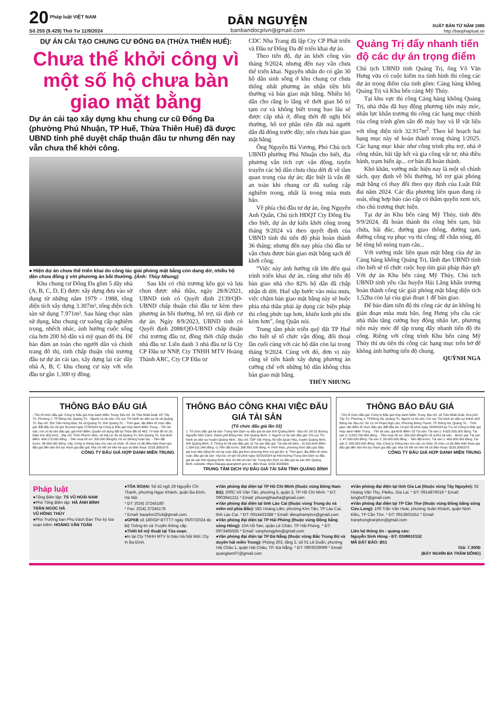20 Pháp luật VIỆT NAM
Số 255 (9.429) Thứ Tư 11/9/2024
DÂN NGUYỆN
banbandocplvn@gmail.com
XUẤT BẢN TỪ NĂM 1985
http://baophapluat.vn
DỰ ÁN CẢI TẠO CHUNG CƯ ĐỐNG ĐA (THỪA THIÊN HUẾ):
Chưa thể khởi công vì một số hộ chưa bàn giao mặt bằng
Dự án cải tạo xây dựng khu chung cư cũ Đống Đa (phường Phú Nhuận, TP Huế, Thừa Thiên Huế) đã được UBND tỉnh phê duyệt chấp thuận đầu tư nhưng đến nay vẫn chưa thể khởi công.
● Hiện dự án chưa thể triển khai do công tác giải phóng mặt bằng còn dang dở, nhiều hộ dân chưa đồng ý với phương án bồi thường. (Ảnh: Thùy Nhung)
Khu chung cư Đống Đa gồm 5 dãy nhà (A, B, C, D, E) được xây dựng đưa vào sử dụng từ những năm 1979 - 1988, tổng diện tích xây dựng 3.307m², tổng diện tích sàn sử dụng 7.971m². Sau hàng chục năm sử dụng, khu chung cư xuống cấp nghiêm trọng, nhếch nhác, ảnh hưởng cuộc sống của hơn 200 hộ dân và mỹ quan đô thị. Để bảo đảm an toàn cho người dân và chỉnh trang đô thị, tỉnh chấp thuận chủ trương đầu tư dự án cải tạo, xây dựng lại các dãy nhà A, B, C khu chung cư này với vốn đầu tư gần 1.300 tỷ đồng.
Sau khi có chủ trương kêu gọi và lựa chọn được nhà thầu, ngày 28/8/2021, UBND tỉnh có Quyết định 2139/QĐ-UBND chấp thuận chủ đầu tư kèm theo phương án bồi thường, hỗ trợ, tái định cư dự án. Ngày 8/9/2023, UBND tỉnh có Quyết định 2088/QĐ-UBND chấp thuận chủ trương đầu tư, đồng thời chấp thuận nhà đầu tư. Liên danh 3 nhà đầu tư là Cty CP Đầu tư NNP, Cty TNHH MTV Hoàng Thành ARC, Cty CP Đầu tư
CDC Nha Trang đã lập Cty CP Phát triển và Đầu tư Đống Đa để triển khai dự án.
Theo tiến độ, dự án khởi công vào tháng 9/2024, nhưng đến nay vẫn chưa thể triển khai. Nguyên nhân do có gần 30 hộ dân sinh sống ở khu chung cư chưa thống nhất phương án nhận tiền bồi thường và bàn giao mặt bằng. Nhiều hộ dân cho rằng lo lắng về thời gian bố trí tạm cư và không biết trong bao lâu sẽ được cấp nhà ở, đồng thời đề nghị bồi thường, hỗ trợ phần tiền đất mà người dân đã đóng trước đây; nên chưa bàn giao mặt bằng.
Ông Nguyễn Bá Vương, Phó Chủ tịch UBND phường Phú Nhuận cho biết, địa phương vẫn tích cực vận động, tuyên truyền các hộ dân chưa chịu dời đi về tầm quan trọng của dự án; đặc biệt là vấn đề an toàn khi chung cư đã xuống cấp nghiêm trọng, nhất là trong mùa mưa bão.
Về phía chủ đầu tư dự án, ông Nguyễn Anh Quân, Chủ tịch HĐQT Cty Đống Đa cho biết, dự án dự kiến khởi công trong tháng 9/2024 và theo quyết định của UBND tỉnh thì tiến độ phải hoàn thành 36 tháng; nhưng đến nay phía chủ đầu tư vẫn chưa được bàn giao mặt bằng sạch để khởi công.
“Việc này ảnh hưởng rất lớn đến quá trình triển khai dự án, cũng như tiến độ bàn giao nhà cho 82% hộ dân đã chấp nhận di dời. Huế sắp bước vào mùa mưa, việc chậm bàn giao mặt bằng này sẽ buộc phía nhà thầu phải áp dụng các biện pháp thi công phức tạp hơn, khiến kinh phí tốn kém hơn”, ông Quân nói.
Trung tâm phát triển quỹ đất TP Huế cho biết sẽ tổ chức vận động, đối thoại lần cuối cùng với các hộ dân còn lại trong tháng 9/2024. Cùng với đó, đơn vị này cũng sẽ tiến hành xây dựng phương án cưỡng chế với những hộ dân không chịu bàn giao mặt bằng.
THÙY NHUNG
Quảng Trị đẩy nhanh tiến độ các dự án trọng điểm
Chủ tịch UBND tỉnh Quảng Trị, ông Võ Văn Hưng vừa có cuộc kiểm tra tình hình thi công các dự án trọng điểm của tỉnh gồm: Cảng hàng không Quảng Trị và Khu bến cảng Mỹ Thủy.
Tại khu vực thi công Cảng hàng không Quảng Trị, nhà thầu đã huy động phương tiện máy móc, nhân lực khẩn trương thi công các hạng mục chính của công trình gồm sân đỗ máy bay và lề vật liệu với tổng diện tích 32.917m<sup>2</sup>. Theo kế hoạch hai hạng mục này sẽ hoàn thành trong tháng 1/2025. Các hạng mục khác như công trình phụ trợ, nhà ở công nhân, bãi tập kết và gia công vật tư, nhà điều hành, trạm biến áp... cơ bản đã hoàn thành.
Khó khăn, vướng mắc hiện nay là một số chính sách, quy định về bồi thường, hỗ trợ giải phóng mặt bằng có thay đổi theo quy định của Luật Đất đai năm 2024. Các địa phương liên quan đang rà soát, tổng hợp báo cáo cấp có thẩm quyền xem xét, cho chủ trương thực hiện.
Tại dự án Khu bến cảng Mỹ Thủy, tính đến 9/9/2024, đã hoàn thành thi công bến tạm, bãi chứa, bãi đúc, đường giao thông, đường tạm, đường công vụ phục vụ thi công; đê chắn sóng, đổ bê tông hố móng trạm cân...
Với vướng mắc liên quan mặt bằng của dự án Cảng hàng không Quảng Trị, lãnh đạo UBND tỉnh cho biết sẽ tổ chức cuộc họp tìm giải pháp tháo gỡ. Với dự án Khu bến cảng Mỹ Thủy, Chủ tịch UBND tỉnh yêu cầu huyện Hải Lăng khẩn trương hoàn thành công tác giải phóng mặt bằng diện tích 1,52ha còn lại của giai đoạn 1 để bàn giao.
Để bảo đảm tiến độ thi công các dự án không bị gián đoạn mùa mưa bão, ông Hưng yêu cầu các nhà thầu tăng cường huy động nhân lực, phương tiện máy móc để tập trung đẩy nhanh tiến độ thi công. Riêng với công trình Khu bến cảng Mỹ Thủy thì ưu tiên thi công các hạng mục trên bờ để không ảnh hưởng tiến độ chung.
QUỲNH NGA
THÔNG BÁO ĐẤU GIÁ
- Tên tổ chức đấu giá: Công ty Đấu giá Hợp danh Miền Trung. Địa chỉ: 16 Trần Nhật Duật, KP Tây Trì, Phường 1, TP Đông Hà, Quảng Trị. - Người có tài sản: Chi cục Thi hành án dân sự thị xã Quảng Trị. Địa chỉ: 250 Trần Hưng Đạo, thị xã Quảng Trị, tỉnh Quảng Trị. - Thời gian, địa điểm tổ chức đấu giá: Bắt đầu lúc 08 giờ 30 phút ngày 27/9/2024 tại Công ty Đấu giá Hợp danh Miền Trung. - Tên tài sản, nơi có tài sản đấu giá, giá khởi điểm: Quyền sử dụng đất tại Thửa đất số 465; Tờ bản đồ số 18; Diện tích 902,0m2... Địa chỉ: Thôn Phước Môn, xã Hải Lệ, thị xã Quảng Trị, tỉnh Quảng Trị. Giá khởi điểm: 434.173.000 đồng. - Tiền mua hồ sơ: 200.000 đồng/01 hồ sơ (không hoàn lại). - Tiền đặt trước: 86.000.000 đồng. Vậy, Công ty thông báo cho các cá nhân, tổ chức có đủ điều kiện tham gia đấu giá đến làm thủ tục tham gia đấu giá. Mọi chi tiết xin liên hệ qua số điện thoại: 0233.3565379.
CÔNG TY ĐẤU GIÁ HỢP DANH MIỀN TRUNG
THÔNG BÁO CÔNG KHAI VIỆC ĐẤU GIÁ TÀI SẢN
(Tổ chức đấu giá lần 02)
1. Tổ chức đấu giá tài sản: Trung tâm Dịch vụ đấu giá tài sản tỉnh Quảng Bình - Địa chỉ: Số 52 đường Nguyễn Hữu Cảnh, thành phố Đồng Hới, tỉnh Quảng Bình. 2. Người có tài sản đấu giá: Chi cục Thi hành án dân sự huyện Quảng Ninh - Địa chỉ: TDP Văn Hùng, thị trấn Quán Hàu, huyện Quảng Ninh, tỉnh Quảng Bình. 3. Thông tin tài sản đấu giá: a) Tài sản đấu giá: Tài sản kê biên... b) Giá khởi điểm: 1.334.011.040 đồng. c) Tiền đặt trước: 266.800.000 đồng. 4. Hình thức, phương thức đấu giá: Đấu giá trực tiếp bằng lời nói tại cuộc đấu giá theo phương thức trả giá lên. 6. Thời gian, địa điểm tổ chức cuộc đấu giá tài sản: Vào lúc 14 giờ 00 phút ngày 03/10/2024 tại Hội trường Trung tâm Dịch vụ đấu giá tài sản tỉnh Quảng Bình. Mọi chi tiết xin liên hệ: Trung tâm Dịch vụ đấu giá tài sản tỉnh Quảng Bình, website: https://daugia.quangbinh.gov.vn, điện thoại: 0232.3533568.
TRUNG TÂM DỊCH VỤ ĐẤU GIÁ TÀI SẢN TỈNH QUẢNG BÌNH
THÔNG BÁO ĐẤU GIÁ
- Tên tổ chức đấu giá: Công ty Đấu giá Hợp danh Miền Trung. Địa chỉ: 16 Trần Nhật Duật, Khu phố Tây Trì, Phường 1, TP.Đông Hà, Quảng Trị. Người có tài sản: Chi cục Thi hành án dân sự thành phố Đông Hà. Địa chỉ: Số 12-14 Phạm Ngũ Lão, Phường Đông Thanh, TP. Đông Hà, Quảng Trị. - Thời gian, địa điểm tổ chức đấu giá: Bắt đầu lúc 14 giờ 00 phút ngày 24/9/2024 tại Trụ sở Công ty Đấu giá Hợp danh Miền Trung. - Tên tài sản, giá khởi điểm: 02 Tài sản. Tài sản 1: 4.625.505.000 đồng. Tài sản 2: 3.823.750.800 đồng. - Tiền mua hồ sơ: 500.000 đồng/01 hồ sơ/01 tài sản. - Bước giá: Tài sản 1: 47.000.000 đồng; Tài sản 2: 39.000.000 đồng. - Tiền đặt trước: Tài sản 1: 463.000.000 đồng; Tài sản 2: 383.000.000 đồng. Vậy, Công ty thông báo cho các cá nhân, tổ chức có đủ điều kiện tham gia đấu giá đến làm thủ tục tham gia đấu giá. Mọi chi tiết xin liên hệ số điện thoại: 0233.3565379.
CÔNG TY ĐẤU GIÁ HỢP DANH MIỀN TRUNG
Pháp luật
●Tổng Biên tập: TS VŨ HOÀI NAM
●Phó Tổng Biên tập: HÀ ÁNH BÌNH
TRẦN NGỌC HÀ
VŨ HỒNG THÚY
●Phó Trưởng ban Phụ trách Ban Thư ký tòa soạn kiêm: HOÀNG VĂN TOẢN
●TÒA SOẠN: Số 42 ngõ 29 Nguyễn Chí Thanh, phường Ngọc Khánh, quận Ba Đình, Hà Nội.
* ĐT: (024) 37245180
* Fax: (024) 37245178
* Email: baoplvn2014@gmail.com.
●GPXB số 180/GP-BTTTT ngày 05/07/2024 do Bộ Thông tin và Truyền thông cấp.
●Thiết kế mỹ thuật tại Tòa soạn.
●In tại Cty TNHH MTV In báo Hà Nội Mới; Cty In Ba Đình.
●Văn phòng đại diện tại TP Hồ Chí Minh (thuộc vùng Đông Nam Bộ): 200C Võ Văn Tần, phường 5, quận 3, TP Hồ Chí Minh. * ĐT: 0903941211 * Email: phuongthaoha@gmail.com
●Văn phòng đại diện tại tỉnh Lào Cai (thuộc vùng Trung du và miền núi phía Bắc): 581 Hoàng Liên, phường Kim Tân, TP Lào Cai, tỉnh Lào Cai. * ĐT: 0914433388 * Email: dieuphamplvn@gmail.com
●Văn phòng đại diện tại TP Hải Phòng (thuộc vùng Đồng bằng sông Hồng): 10A Hồ Sen, quận Lê Chân, TP Hải Phòng. * ĐT: 0973465555 * Email: vanphongplvn@gmail.com
●Văn phòng đại diện tại TP Đà Nẵng (thuộc vùng Bắc Trung Bộ và duyên hải miền Trung): Phòng 203, tầng 2, số 01 Lê Duẩn, phường Hải Châu 1, quận Hải Châu, TP. Đà Nẵng. * ĐT: 0903029099 * Email: quangtam07@gmail.com
●Văn phòng đại diện tại tỉnh Gia Lai (thuộc vùng Tây Nguyên): 92 Hoàng Văn Thụ, Pleiku, Gia Lai. * ĐT: 0914876019 * Email: longbc07@gmail.com
●Văn phòng đại diện tại TP Cần Thơ (thuộc vùng Đồng bằng sông Cửu Long): 109 Trần Văn Hoài, phường Xuân Khánh, quận Ninh Kiều, TP Cần Thơ. * ĐT: 0913601551 * Email: tranphongtranplvn@gmail.com
Liên hệ thông tin - quảng cáo:
Nguyễn Sinh Hùng - ĐT: 0349610152
MÃ ĐẶT BÁO: B51
Giá: 7.300Đ
(BẢY NGHÌN BA TRĂM ĐỒNG)